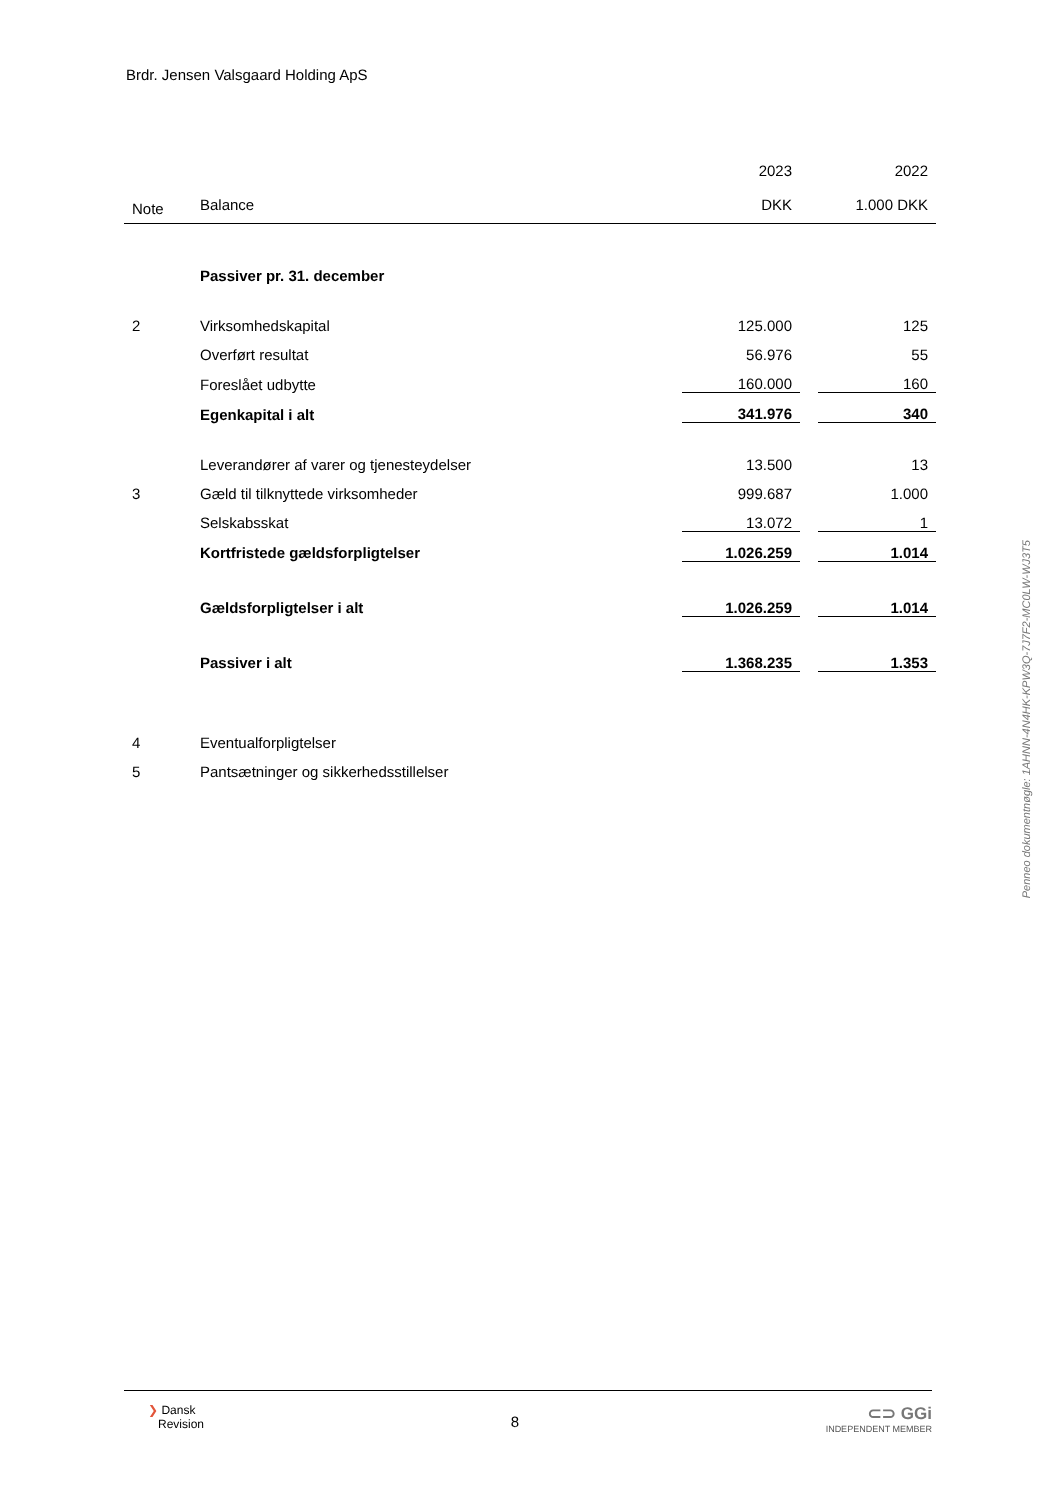Brdr. Jensen Valsgaard Holding ApS
| | | 2023 | | 2022 |
| Note | Balance | DKK | | 1.000 DKK |
| | Passiver pr. 31. december | | | |
| 2 | Virksomhedskapital | 125.000 | | 125 |
| | Overført resultat | 56.976 | | 55 |
| | Foreslået udbytte | 160.000 | | 160 |
| | Egenkapital i alt | 341.976 | | 340 |
| | Leverandører af varer og tjenesteydelser | 13.500 | | 13 |
| 3 | Gæld til tilknyttede virksomheder | 999.687 | | 1.000 |
| | Selskabsskat | 13.072 | | 1 |
| | Kortfristede gældsforpligtelser | 1.026.259 | | 1.014 |
| | Gældsforpligtelser i alt | 1.026.259 | | 1.014 |
| | Passiver i alt | 1.368.235 | | 1.353 |
| 4 | Eventualforpligtelser | | | |
| 5 | Pantsætninger og sikkerhedsstillelser | | | |
Penneo dokumentnøgle: 1AHNN-4N4HK-KPW3Q-7J7F2-MC0LW-WJ3T5
❯ Dansk
Revision
8
⊂⊃ GGi
INDEPENDENT MEMBER